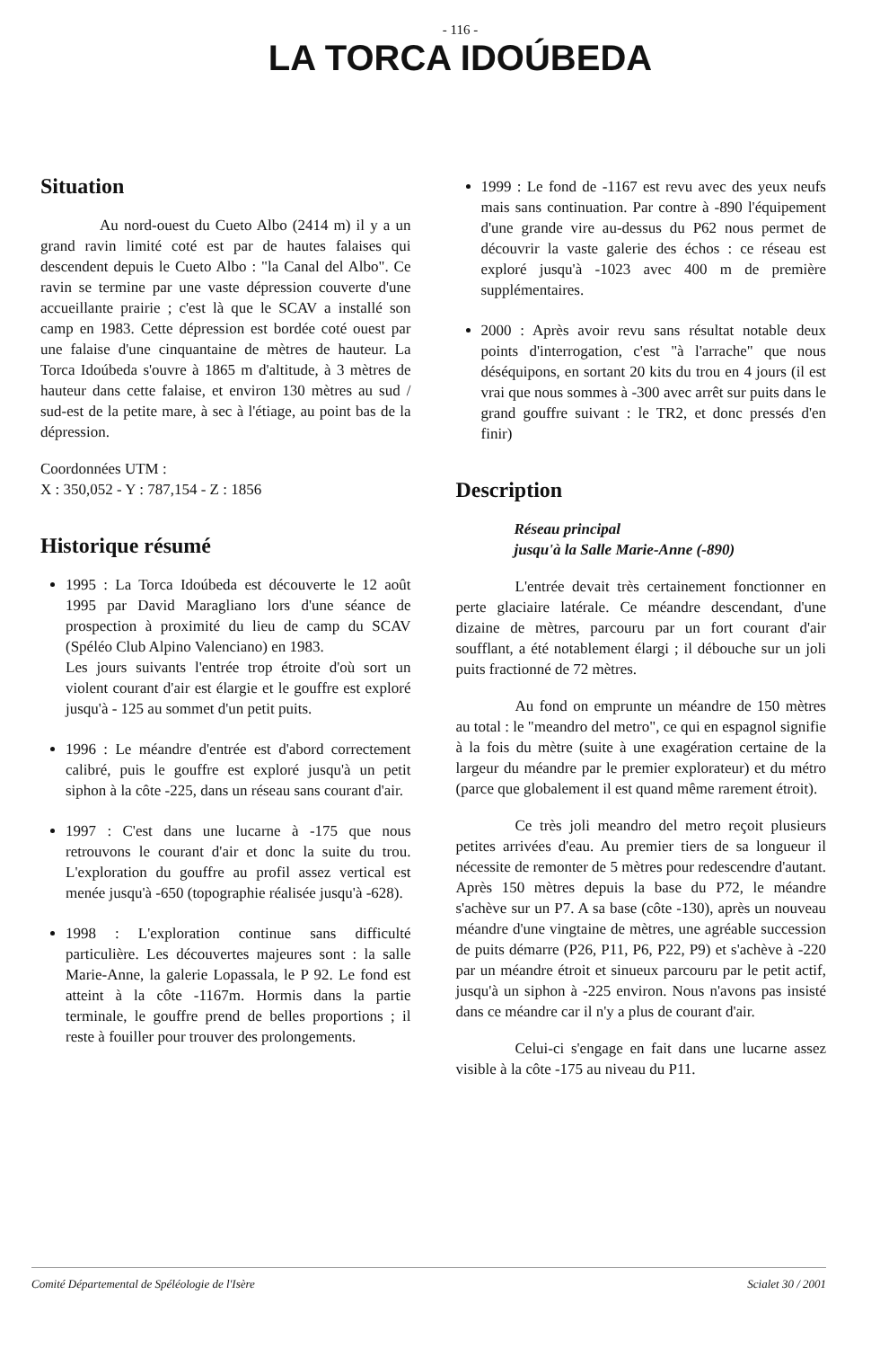- 116 -
LA TORCA IDOÚBEDA
Situation
Au nord-ouest du Cueto Albo (2414 m) il y a un grand ravin limité coté est par de hautes falaises qui descendent depuis le Cueto Albo : "la Canal del Albo". Ce ravin se termine par une vaste dépression couverte d'une accueillante prairie ; c'est là que le SCAV a installé son camp en 1983. Cette dépression est bordée coté ouest par une falaise d'une cinquantaine de mètres de hauteur. La Torca Idoúbeda s'ouvre à 1865 m d'altitude, à 3 mètres de hauteur dans cette falaise, et environ 130 mètres au sud / sud-est de la petite mare, à sec à l'étiage, au point bas de la dépression.
Coordonnées UTM :
X : 350,052 - Y : 787,154 - Z : 1856
Historique résumé
1995 : La Torca Idoúbeda est découverte le 12 août 1995 par David Maragliano lors d'une séance de prospection à proximité du lieu de camp du SCAV (Spéléo Club Alpino Valenciano) en 1983.
Les jours suivants l'entrée trop étroite d'où sort un violent courant d'air est élargie et le gouffre est exploré jusqu'à - 125 au sommet d'un petit puits.
1996 : Le méandre d'entrée est d'abord correctement calibré, puis le gouffre est exploré jusqu'à un petit siphon à la côte -225, dans un réseau sans courant d'air.
1997 : C'est dans une lucarne à -175 que nous retrouvons le courant d'air et donc la suite du trou. L'exploration du gouffre au profil assez vertical est menée jusqu'à -650 (topographie réalisée jusqu'à -628).
1998 : L'exploration continue sans difficulté particulière. Les découvertes majeures sont : la salle Marie-Anne, la galerie Lopassala, le P 92. Le fond est atteint à la côte -1167m. Hormis dans la partie terminale, le gouffre prend de belles proportions ; il reste à fouiller pour trouver des prolongements.
1999 : Le fond de -1167 est revu avec des yeux neufs mais sans continuation. Par contre à -890 l'équipement d'une grande vire au-dessus du P62 nous permet de découvrir la vaste galerie des échos : ce réseau est exploré jusqu'à -1023 avec 400 m de première supplémentaires.
2000 : Après avoir revu sans résultat notable deux points d'interrogation, c'est "à l'arrache" que nous déséquipons, en sortant 20 kits du trou en 4 jours (il est vrai que nous sommes à -300 avec arrêt sur puits dans le grand gouffre suivant : le TR2, et donc pressés d'en finir)
Description
Réseau principal
jusqu'à la Salle Marie-Anne (-890)
L'entrée devait très certainement fonctionner en perte glaciaire latérale. Ce méandre descendant, d'une dizaine de mètres, parcouru par un fort courant d'air soufflant, a été notablement élargi ; il débouche sur un joli puits fractionné de 72 mètres.
Au fond on emprunte un méandre de 150 mètres au total : le "meandro del metro", ce qui en espagnol signifie à la fois du mètre (suite à une exagération certaine de la largeur du méandre par le premier explorateur) et du métro (parce que globalement il est quand même rarement étroit).
Ce très joli meandro del metro reçoit plusieurs petites arrivées d'eau. Au premier tiers de sa longueur il nécessite de remonter de 5 mètres pour redescendre d'autant. Après 150 mètres depuis la base du P72, le méandre s'achève sur un P7. A sa base (côte -130), après un nouveau méandre d'une vingtaine de mètres, une agréable succession de puits démarre (P26, P11, P6, P22, P9) et s'achève à -220 par un méandre étroit et sinueux parcouru par le petit actif, jusqu'à un siphon à -225 environ. Nous n'avons pas insisté dans ce méandre car il n'y a plus de courant d'air.
Celui-ci s'engage en fait dans une lucarne assez visible à la côte -175 au niveau du P11.
Comité Départemental de Spéléologie de l'Isère Scialet 30 / 2001